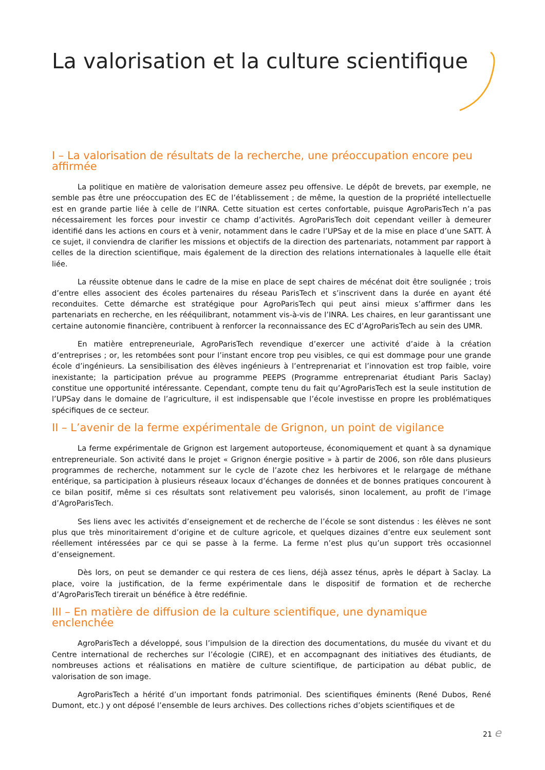La valorisation et la culture scientifique
I – La valorisation de résultats de la recherche, une préoccupation encore peu affirmée
La politique en matière de valorisation demeure assez peu offensive. Le dépôt de brevets, par exemple, ne semble pas être une préoccupation des EC de l’établissement ; de même, la question de la propriété intellectuelle est en grande partie liée à celle de l’INRA. Cette situation est certes confortable, puisque AgroParisTech n’a pas nécessairement les forces pour investir ce champ d’activités. AgroParisTech doit cependant veiller à demeurer identifié dans les actions en cours et à venir, notamment dans le cadre l’UPSay et de la mise en place d’une SATT. À ce sujet, il conviendra de clarifier les missions et objectifs de la direction des partenariats, notamment par rapport à celles de la direction scientifique, mais également de la direction des relations internationales à laquelle elle était liée.
La réussite obtenue dans le cadre de la mise en place de sept chaires de mécénat doit être soulignée ; trois d’entre elles associent des écoles partenaires du réseau ParisTech et s’inscrivent dans la durée en ayant été reconduites. Cette démarche est stratégique pour AgroParisTech qui peut ainsi mieux s’affirmer dans les partenariats en recherche, en les rééquilibrant, notamment vis-à-vis de l’INRA. Les chaires, en leur garantissant une certaine autonomie financière, contribuent à renforcer la reconnaissance des EC d’AgroParisTech au sein des UMR.
En matière entrepreneuriale, AgroParisTech revendique d’exercer une activité d’aide à la création d’entreprises ; or, les retombées sont pour l’instant encore trop peu visibles, ce qui est dommage pour une grande école d’ingénieurs. La sensibilisation des élèves ingénieurs à l’entreprenariat et l’innovation est trop faible, voire inexistante; la participation prévue au programme PEEPS (Programme entreprenariat étudiant Paris Saclay) constitue une opportunité intéressante. Cependant, compte tenu du fait qu’AgroParisTech est la seule institution de l’UPSay dans le domaine de l’agriculture, il est indispensable que l’école investisse en propre les problématiques spécifiques de ce secteur.
II – L’avenir de la ferme expérimentale de Grignon, un point de vigilance
La ferme expérimentale de Grignon est largement autoporteuse, économiquement et quant à sa dynamique entrepreneuriale. Son activité dans le projet « Grignon énergie positive » à partir de 2006, son rôle dans plusieurs programmes de recherche, notamment sur le cycle de l’azote chez les herbivores et le relargage de méthane entérique, sa participation à plusieurs réseaux locaux d’échanges de données et de bonnes pratiques concourent à ce bilan positif, même si ces résultats sont relativement peu valorisés, sinon localement, au profit de l’image d’AgroParisTech.
Ses liens avec les activités d’enseignement et de recherche de l’école se sont distendus : les élèves ne sont plus que très minoritairement d’origine et de culture agricole, et quelques dizaines d’entre eux seulement sont réellement intéressées par ce qui se passe à la ferme. La ferme n’est plus qu’un support très occasionnel d’enseignement.
Dès lors, on peut se demander ce qui restera de ces liens, déjà assez ténus, après le départ à Saclay. La place, voire la justification, de la ferme expérimentale dans le dispositif de formation et de recherche d’AgroParisTech tirerait un bénéfice à être redéfinie.
III – En matière de diffusion de la culture scientifique, une dynamique enclenchée
AgroParisTech a développé, sous l’impulsion de la direction des documentations, du musée du vivant et du Centre international de recherches sur l’écologie (CIRE), et en accompagnant des initiatives des étudiants, de nombreuses actions et réalisations en matière de culture scientifique, de participation au débat public, de valorisation de son image.
AgroParisTech a hérité d’un important fonds patrimonial. Des scientifiques éminents (René Dubos, René Dumont, etc.) y ont déposé l’ensemble de leurs archives. Des collections riches d’objets scientifiques et de
21 e